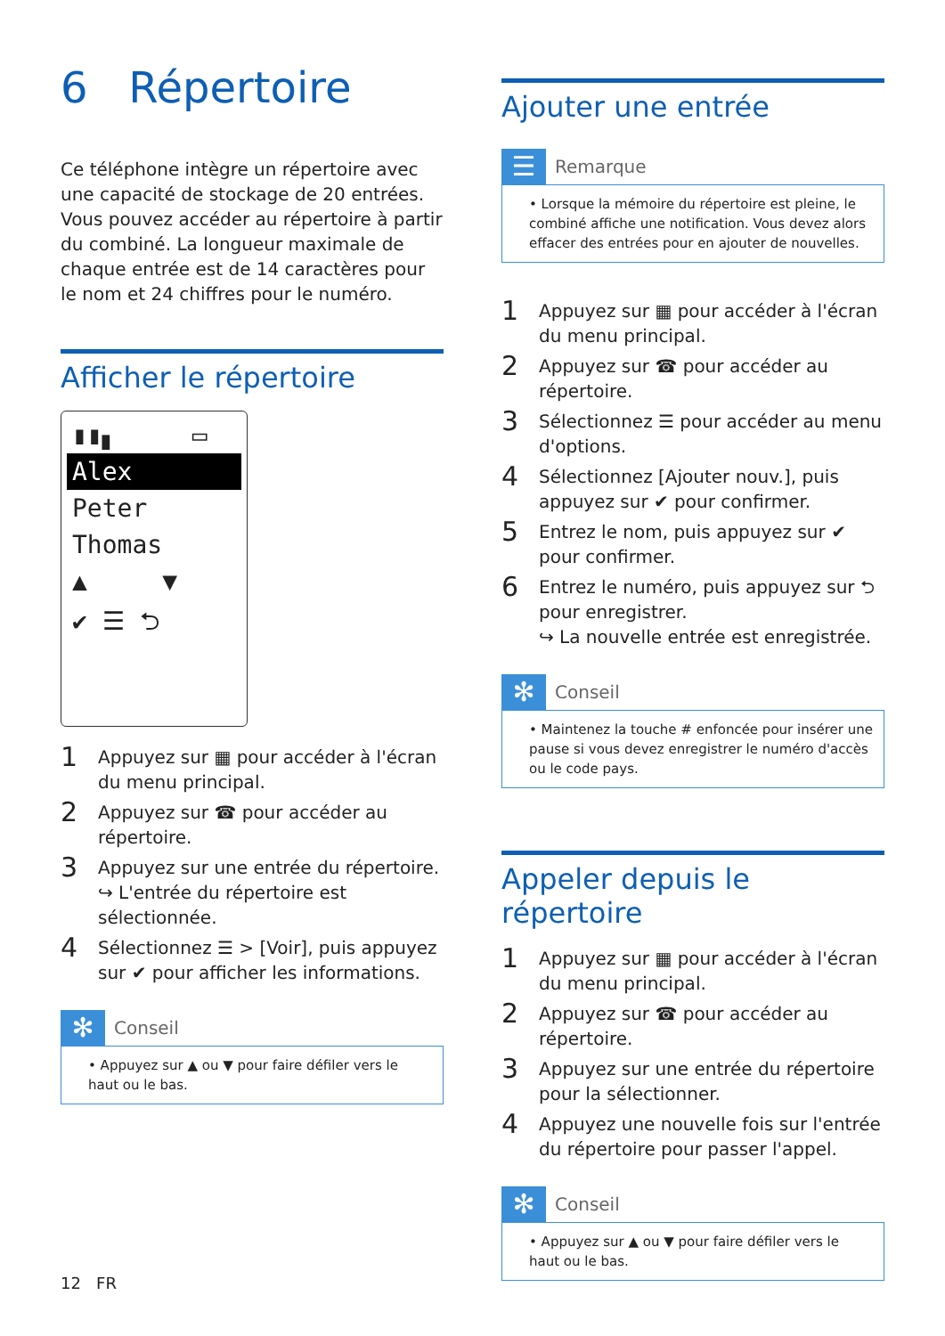6 Répertoire
Ce téléphone intègre un répertoire avec une capacité de stockage de 20 entrées. Vous pouvez accéder au répertoire à partir du combiné. La longueur maximale de chaque entrée est de 14 caractères pour le nom et 24 chiffres pour le numéro.
Afficher le répertoire
▮▮▖ ▭
Alex
Peter
Thomas
▲ ▼
✔ ☰ ⮌
1 Appuyez sur ▦ pour accéder à l'écran du menu principal.
2 Appuyez sur ☎ pour accéder au répertoire.
3 Appuyez sur une entrée du répertoire.
↪ L'entrée du répertoire est sélectionnée.
4 Sélectionnez ☰ > [Voir], puis appuyez sur ✔ pour afficher les informations.
✻ Conseil
• Appuyez sur ▲ ou ▼ pour faire défiler vers le haut ou le bas.
12 FR
Ajouter une entrée
☰ Remarque
• Lorsque la mémoire du répertoire est pleine, le combiné affiche une notification. Vous devez alors effacer des entrées pour en ajouter de nouvelles.
1 Appuyez sur ▦ pour accéder à l'écran du menu principal.
2 Appuyez sur ☎ pour accéder au répertoire.
3 Sélectionnez ☰ pour accéder au menu d'options.
4 Sélectionnez [Ajouter nouv.], puis appuyez sur ✔ pour confirmer.
5 Entrez le nom, puis appuyez sur ✔ pour confirmer.
6 Entrez le numéro, puis appuyez sur ⮌ pour enregistrer.
↪ La nouvelle entrée est enregistrée.
✻ Conseil
• Maintenez la touche # enfoncée pour insérer une pause si vous devez enregistrer le numéro d'accès ou le code pays.
Appeler depuis le répertoire
1 Appuyez sur ▦ pour accéder à l'écran du menu principal.
2 Appuyez sur ☎ pour accéder au répertoire.
3 Appuyez sur une entrée du répertoire pour la sélectionner.
4 Appuyez une nouvelle fois sur l'entrée du répertoire pour passer l'appel.
✻ Conseil
• Appuyez sur ▲ ou ▼ pour faire défiler vers le haut ou le bas.